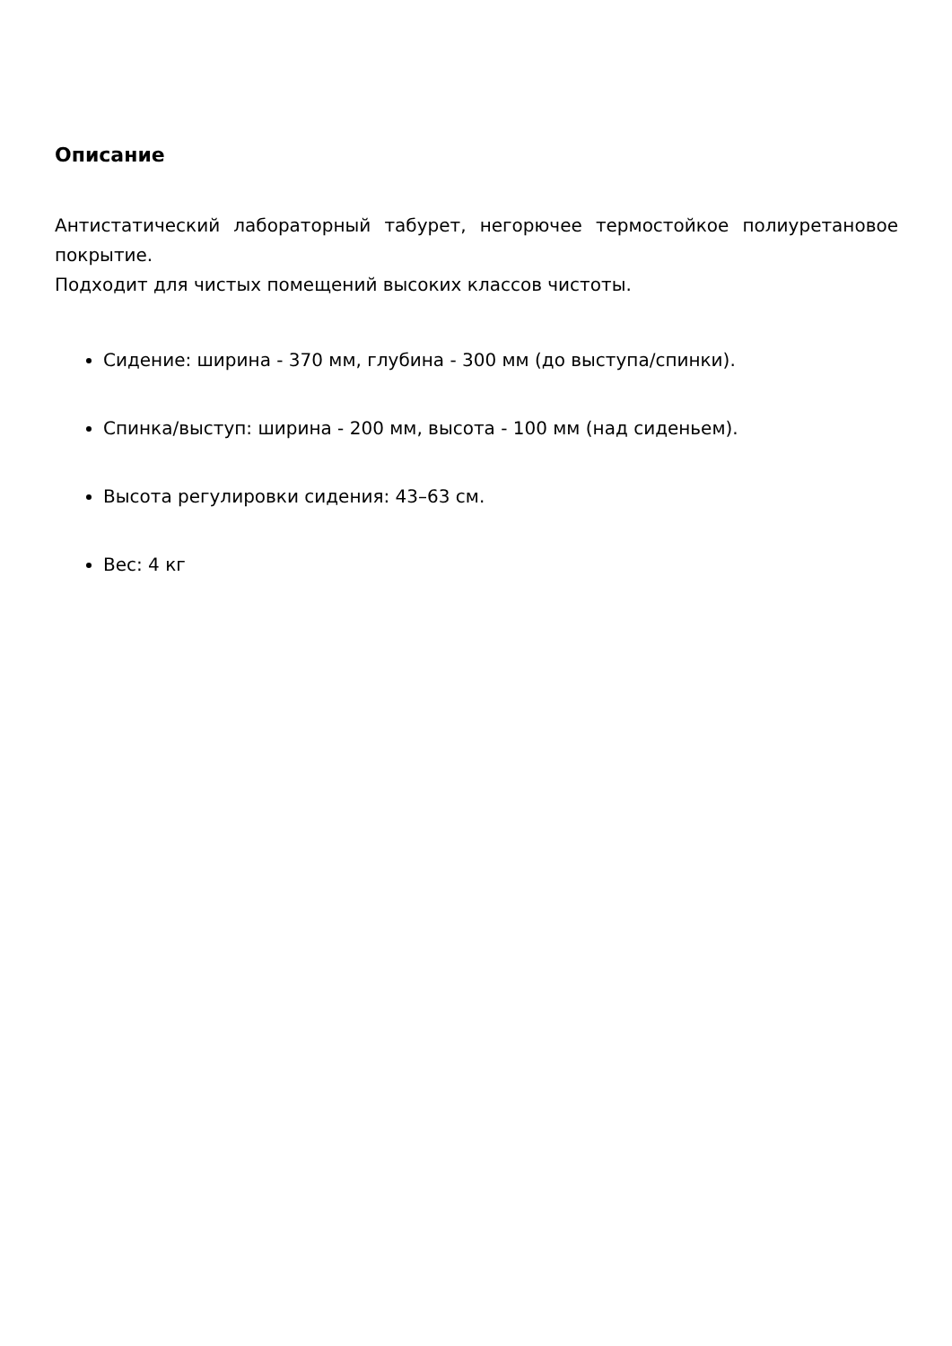Описание
Антистатический лабораторный табурет, негорючее термостойкое полиуретановое покрытие.
Подходит для чистых помещений высоких классов чистоты.
Сидение: ширина - 370 мм, глубина - 300 мм (до выступа/спинки).
Спинка/выступ: ширина - 200 мм, высота - 100 мм (над сиденьем).
Высота регулировки сидения: 43–63 см.
Вес: 4 кг